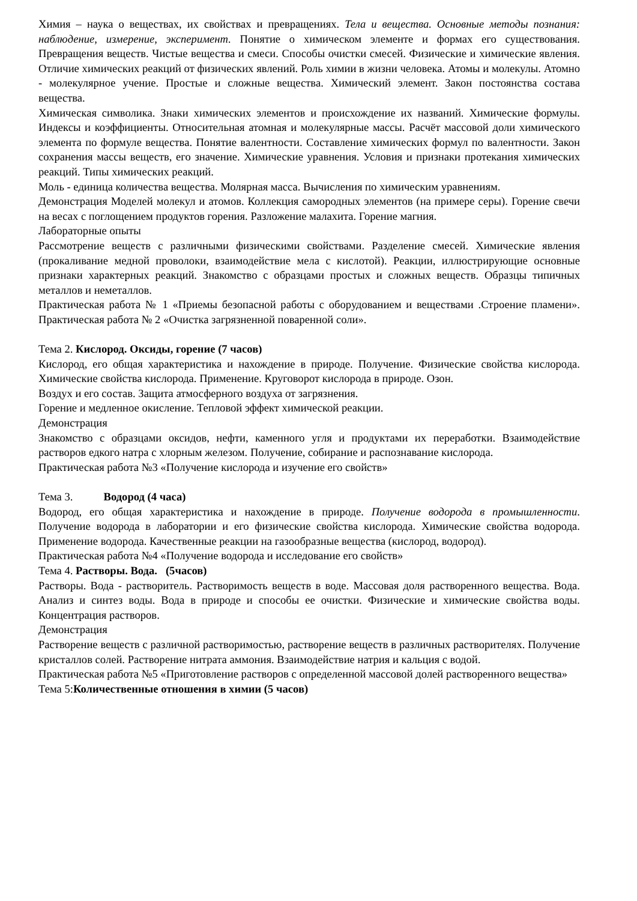Химия – наука о веществах, их свойствах и превращениях. Тела и вещества. Основные методы познания: наблюдение, измерение, эксперимент. Понятие о химическом элементе и формах его существования. Превращения веществ. Чистые вещества и смеси. Способы очистки смесей. Физические и химические явления. Отличие химических реакций от физических явлений. Роль химии в жизни человека. Атомы и молекулы. Атомно - молекулярное учение. Простые и сложные вещества. Химический элемент. Закон постоянства состава вещества.
Химическая символика. Знаки химических элементов и происхождение их названий. Химические формулы. Индексы и коэффициенты. Относительная атомная и молекулярные массы. Расчёт массовой доли химического элемента по формуле вещества. Понятие валентности. Составление химических формул по валентности. Закон сохранения массы веществ, его значение. Химические уравнения. Условия и признаки протекания химических реакций. Типы химических реакций.
Моль - единица количества вещества. Молярная масса. Вычисления по химическим уравнениям.
Демонстрация Моделей молекул и атомов. Коллекция самородных элементов (на примере серы). Горение свечи на весах с поглощением продуктов горения. Разложение малахита. Горение магния.
Лабораторные опыты
Рассмотрение веществ с различными физическими свойствами. Разделение смесей. Химические явления (прокаливание медной проволоки, взаимодействие мела с кислотой). Реакции, иллюстрирующие основные признаки характерных реакций. Знакомство с образцами простых и сложных веществ. Образцы типичных металлов и неметаллов.
Практическая работа № 1 «Приемы безопасной работы с оборудованием и веществами .Строение пламени». Практическая работа № 2 «Очистка загрязненной поваренной соли».
Тема 2. Кислород. Оксиды, горение (7 часов)
Кислород, его общая характеристика и нахождение в природе. Получение. Физические свойства кислорода. Химические свойства кислорода. Применение. Круговорот кислорода в природе. Озон.
Воздух и его состав. Защита атмосферного воздуха от загрязнения.
Горение и медленное окисление. Тепловой эффект химической реакции.
Демонстрация
Знакомство с образцами оксидов, нефти, каменного угля и продуктами их переработки. Взаимодействие растворов едкого натра с хлорным железом. Получение, собирание и распознавание кислорода.
Практическая работа №3 «Получение кислорода и изучение его свойств»
Тема 3. Водород (4 часа)
Водород, его общая характеристика и нахождение в природе. Получение водорода в промышленности. Получение водорода в лаборатории и его физические свойства кислорода. Химические свойства водорода. Применение водорода. Качественные реакции на газообразные вещества (кислород, водород).
Практическая работа №4 «Получение водорода и исследование его свойств»
Тема 4. Растворы. Вода. (5часов)
Растворы. Вода - растворитель. Растворимость веществ в воде. Массовая доля растворенного вещества. Вода. Анализ и синтез воды. Вода в природе и способы ее очистки. Физические и химические свойства воды. Концентрация растворов.
Демонстрация
Растворение веществ с различной растворимостью, растворение веществ в различных растворителях. Получение кристаллов солей. Растворение нитрата аммония. Взаимодействие натрия и кальция с водой.
Практическая работа №5 «Приготовление растворов с определенной массовой долей растворенного вещества»
Тема 5:Количественные отношения в химии (5 часов)